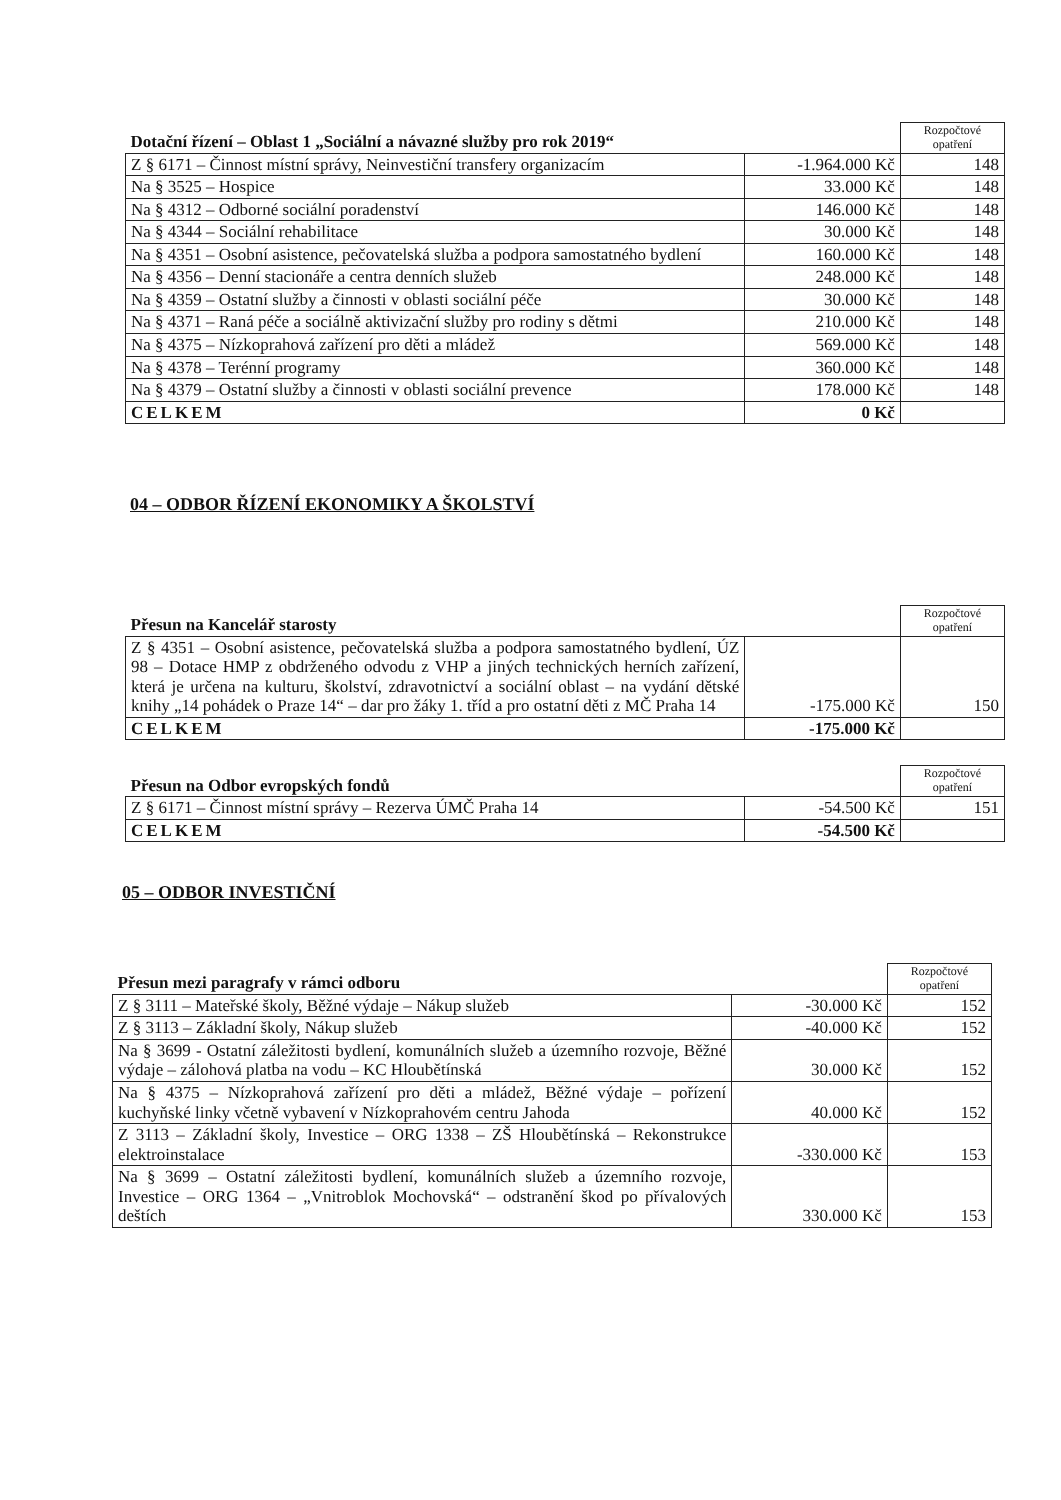| Dotační řízení – Oblast 1 „Sociální a návazné služby pro rok 2019“ | | Rozpočtové opatření |
| Z § 6171 – Činnost místní správy, Neinvestiční transfery organizacím | -1.964.000 Kč | 148 |
| Na § 3525 – Hospice | 33.000 Kč | 148 |
| Na § 4312 – Odborné sociální poradenství | 146.000 Kč | 148 |
| Na § 4344 – Sociální rehabilitace | 30.000 Kč | 148 |
| Na § 4351 – Osobní asistence, pečovatelská služba a podpora samostatného bydlení | 160.000 Kč | 148 |
| Na § 4356 – Denní stacionáře a centra denních služeb | 248.000 Kč | 148 |
| Na § 4359 – Ostatní služby a činnosti v oblasti sociální péče | 30.000 Kč | 148 |
| Na § 4371 – Raná péče a sociálně aktivizační služby pro rodiny s dětmi | 210.000 Kč | 148 |
| Na § 4375 – Nízkoprahová zařízení pro děti a mládež | 569.000 Kč | 148 |
| Na § 4378 – Terénní programy | 360.000 Kč | 148 |
| Na § 4379 – Ostatní služby a činnosti v oblasti sociální prevence | 178.000 Kč | 148 |
| CELKEM | 0 Kč | |
04 – ODBOR ŘÍZENÍ EKONOMIKY A ŠKOLSTVÍ
| Přesun na Kancelář starosty | | Rozpočtové opatření |
| Z § 4351 – Osobní asistence, pečovatelská služba a podpora samostatného bydlení, ÚZ 98 – Dotace HMP z obdrženého odvodu z VHP a jiných technických herních zařízení, která je určena na kulturu, školství, zdravotnictví a sociální oblast – na vydání dětské knihy „14 pohádek o Praze 14“ – dar pro žáky 1. tříd a pro ostatní děti z MČ Praha 14 | -175.000 Kč | 150 |
| CELKEM | -175.000 Kč | |
| Přesun na Odbor evropských fondů | | Rozpočtové opatření |
| Z § 6171 – Činnost místní správy – Rezerva ÚMČ Praha 14 | -54.500 Kč | 151 |
| CELKEM | -54.500 Kč | |
05 – ODBOR INVESTIČNÍ
| Přesun mezi paragrafy v rámci odboru | | Rozpočtové opatření |
| Z § 3111 – Mateřské školy, Běžné výdaje – Nákup služeb | -30.000 Kč | 152 |
| Z § 3113 – Základní školy, Nákup služeb | -40.000 Kč | 152 |
| Na § 3699 - Ostatní záležitosti bydlení, komunálních služeb a územního rozvoje, Běžné výdaje – zálohová platba na vodu – KC Hloubětínská | 30.000 Kč | 152 |
| Na § 4375 – Nízkoprahová zařízení pro děti a mládež, Běžné výdaje – pořízení kuchyňské linky včetně vybavení v Nízkoprahovém centru Jahoda | 40.000 Kč | 152 |
| Z 3113 – Základní školy, Investice – ORG 1338 – ZŠ Hloubětínská – Rekonstrukce elektroinstalace | -330.000 Kč | 153 |
| Na § 3699 – Ostatní záležitosti bydlení, komunálních služeb a územního rozvoje, Investice – ORG 1364 – „Vnitroblok Mochovská“ – odstranění škod po přívalových deštích | 330.000 Kč | 153 |